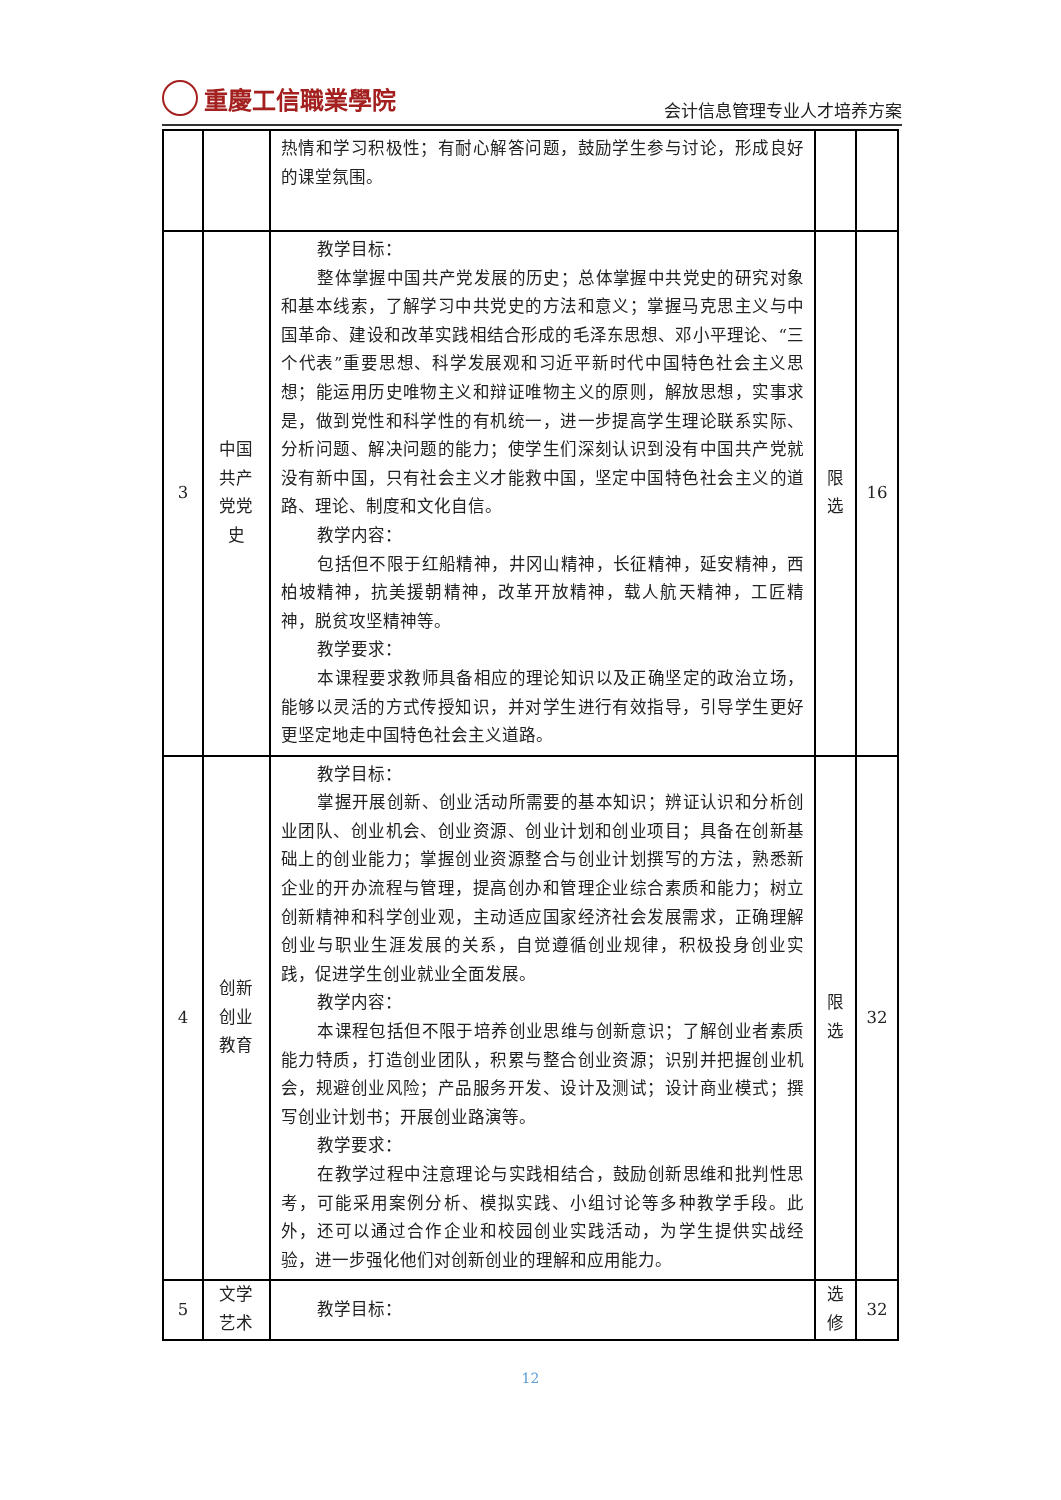重慶工信職業學院
会计信息管理专业人才培养方案
| | | 热情和学习积极性；有耐心解答问题，鼓励学生参与讨论，形成良好的课堂氛围。 | | |
| 3 | 中国共产党党史 | 教学目标： 整体掌握中国共产党发展的历史；总体掌握中共党史的研究对象和基本线索，了解学习中共党史的方法和意义；掌握马克思主义与中国革命、建设和改革实践相结合形成的毛泽东思想、邓小平理论、“三个代表”重要思想、科学发展观和习近平新时代中国特色社会主义思想；能运用历史唯物主义和辩证唯物主义的原则，解放思想，实事求是，做到党性和科学性的有机统一，进一步提高学生理论联系实际、分析问题、解决问题的能力；使学生们深刻认识到没有中国共产党就没有新中国，只有社会主义才能救中国，坚定中国特色社会主义的道路、理论、制度和文化自信。 教学内容： 包括但不限于红船精神，井冈山精神，长征精神，延安精神，西柏坡精神，抗美援朝精神，改革开放精神，载人航天精神，工匠精神，脱贫攻坚精神等。 教学要求： 本课程要求教师具备相应的理论知识以及正确坚定的政治立场，能够以灵活的方式传授知识，并对学生进行有效指导，引导学生更好更坚定地走中国特色社会主义道路。 | 限选 | 16 |
| 4 | 创新创业教育 | 教学目标： 掌握开展创新、创业活动所需要的基本知识；辨证认识和分析创业团队、创业机会、创业资源、创业计划和创业项目；具备在创新基础上的创业能力；掌握创业资源整合与创业计划撰写的方法，熟悉新企业的开办流程与管理，提高创办和管理企业综合素质和能力；树立创新精神和科学创业观，主动适应国家经济社会发展需求，正确理解创业与职业生涯发展的关系，自觉遵循创业规律，积极投身创业实践，促进学生创业就业全面发展。 教学内容： 本课程包括但不限于培养创业思维与创新意识；了解创业者素质能力特质，打造创业团队，积累与整合创业资源；识别并把握创业机会，规避创业风险；产品服务开发、设计及测试；设计商业模式；撰写创业计划书；开展创业路演等。 教学要求： 在教学过程中注意理论与实践相结合，鼓励创新思维和批判性思考，可能采用案例分析、模拟实践、小组讨论等多种教学手段。此外，还可以通过合作企业和校园创业实践活动，为学生提供实战经验，进一步强化他们对创新创业的理解和应用能力。 | 限选 | 32 |
| 5 | 文学艺术 | 教学目标： | 选修 | 32 |
12